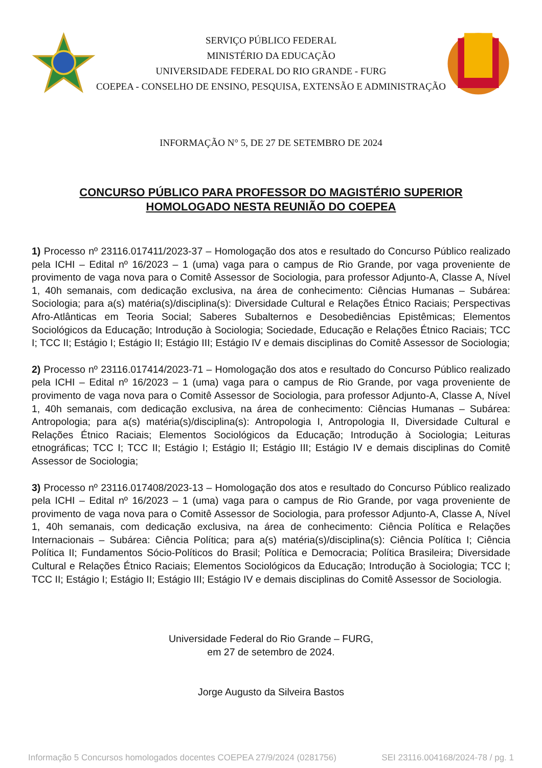SERVIÇO PÚBLICO FEDERAL
MINISTÉRIO DA EDUCAÇÃO
UNIVERSIDADE FEDERAL DO RIO GRANDE - FURG
COEPEA - CONSELHO DE ENSINO, PESQUISA, EXTENSÃO E ADMINISTRAÇÃO
INFORMAÇÃO N° 5, DE 27 DE SETEMBRO DE 2024
CONCURSO PÚBLICO PARA PROFESSOR DO MAGISTÉRIO SUPERIOR
HOMOLOGADO NESTA REUNIÃO DO COEPEA
1) Processo nº 23116.017411/2023-37 – Homologação dos atos e resultado do Concurso Público realizado pela ICHI – Edital nº 16/2023 – 1 (uma) vaga para o campus de Rio Grande, por vaga proveniente de provimento de vaga nova para o Comitê Assessor de Sociologia, para professor Adjunto-A, Classe A, Nível 1, 40h semanais, com dedicação exclusiva, na área de conhecimento: Ciências Humanas – Subárea: Sociologia; para a(s) matéria(s)/disciplina(s): Diversidade Cultural e Relações Étnico Raciais; Perspectivas Afro-Atlânticas em Teoria Social; Saberes Subalternos e Desobediências Epistêmicas; Elementos Sociológicos da Educação; Introdução à Sociologia; Sociedade, Educação e Relações Étnico Raciais; TCC I; TCC II; Estágio I; Estágio II; Estágio III; Estágio IV e demais disciplinas do Comitê Assessor de Sociologia;
2) Processo nº 23116.017414/2023-71 – Homologação dos atos e resultado do Concurso Público realizado pela ICHI – Edital nº 16/2023 – 1 (uma) vaga para o campus de Rio Grande, por vaga proveniente de provimento de vaga nova para o Comitê Assessor de Sociologia, para professor Adjunto-A, Classe A, Nível 1, 40h semanais, com dedicação exclusiva, na área de conhecimento: Ciências Humanas – Subárea: Antropologia; para a(s) matéria(s)/disciplina(s): Antropologia I, Antropologia II, Diversidade Cultural e Relações Étnico Raciais; Elementos Sociológicos da Educação; Introdução à Sociologia; Leituras etnográficas; TCC I; TCC II; Estágio I; Estágio II; Estágio III; Estágio IV e demais disciplinas do Comitê Assessor de Sociologia;
3) Processo nº 23116.017408/2023-13 – Homologação dos atos e resultado do Concurso Público realizado pela ICHI – Edital nº 16/2023 – 1 (uma) vaga para o campus de Rio Grande, por vaga proveniente de provimento de vaga nova para o Comitê Assessor de Sociologia, para professor Adjunto-A, Classe A, Nível 1, 40h semanais, com dedicação exclusiva, na área de conhecimento: Ciência Política e Relações Internacionais – Subárea: Ciência Política; para a(s) matéria(s)/disciplina(s): Ciência Política I; Ciência Política II; Fundamentos Sócio-Políticos do Brasil; Política e Democracia; Política Brasileira; Diversidade Cultural e Relações Étnico Raciais; Elementos Sociológicos da Educação; Introdução à Sociologia; TCC I; TCC II; Estágio I; Estágio II; Estágio III; Estágio IV e demais disciplinas do Comitê Assessor de Sociologia.
Universidade Federal do Rio Grande – FURG,
em 27 de setembro de 2024.
Jorge Augusto da Silveira Bastos
Informação 5 Concursos homologados docentes COEPEA 27/9/2024 (0281756) SEI 23116.004168/2024-78 / pg. 1